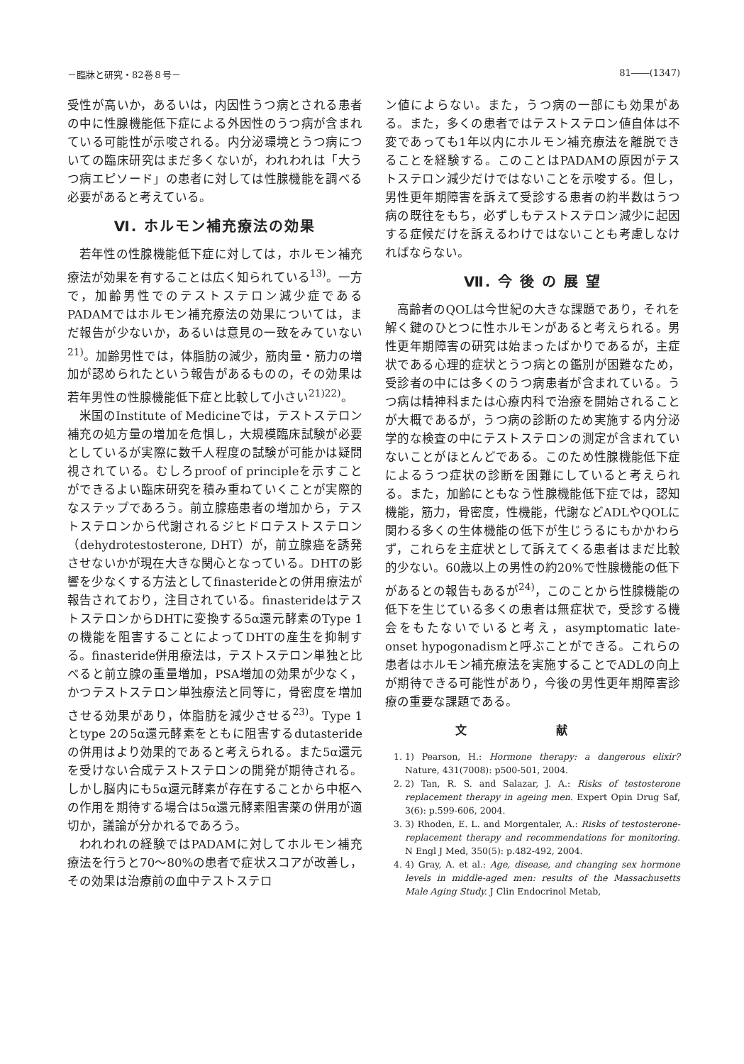－臨牀と研究・82巻８号－ 81――(1347)
受性が高いか，あるいは，内因性うつ病とされる患者の中に性腺機能低下症による外因性のうつ病が含まれている可能性が示唆される。内分泌環境とうつ病についての臨床研究はまだ多くないが，われわれは「大うつ病エピソード」の患者に対しては性腺機能を調べる必要があると考えている。
Ⅵ. ホルモン補充療法の効果
若年性の性腺機能低下症に対しては，ホルモン補充療法が効果を有することは広く知られている<sup>13)</sup>。一方で，加齢男性でのテストステロン減少症であるPADAMではホルモン補充療法の効果については，まだ報告が少ないか，あるいは意見の一致をみていない<sup>21)</sup>。加齢男性では，体脂肪の減少，筋肉量・筋力の増加が認められたという報告があるものの，その効果は若年男性の性腺機能低下症と比較して小さい<sup>21)22)</sup>。
米国のInstitute of Medicineでは，テストステロン補充の処方量の増加を危惧し，大規模臨床試験が必要としているが実際に数千人程度の試験が可能かは疑問視されている。むしろproof of principleを示すことができるよい臨床研究を積み重ねていくことが実際的なステップであろう。前立腺癌患者の増加から，テストステロンから代謝されるジヒドロテストステロン（dehydrotestosterone, DHT）が，前立腺癌を誘発させないかが現在大きな関心となっている。DHTの影響を少なくする方法としてfinasterideとの併用療法が報告されており，注目されている。finasterideはテストステロンからDHTに変換する5α還元酵素のType 1の機能を阻害することによってDHTの産生を抑制する。finasteride併用療法は，テストステロン単独と比べると前立腺の重量増加，PSA増加の効果が少なく，かつテストステロン単独療法と同等に，骨密度を増加させる効果があり，体脂肪を減少させる<sup>23)</sup>。Type 1とtype 2の5α還元酵素をともに阻害するdutasterideの併用はより効果的であると考えられる。また5α還元を受けない合成テストステロンの開発が期待される。しかし脳内にも5α還元酵素が存在することから中枢への作用を期待する場合は5α還元酵素阻害薬の併用が適切か，議論が分かれるであろう。
われわれの経験ではPADAMに対してホルモン補充療法を行うと70～80%の患者で症状スコアが改善し，その効果は治療前の血中テストステロ
ン値によらない。また，うつ病の一部にも効果がある。また，多くの患者ではテストステロン値自体は不変であっても1年以内にホルモン補充療法を離脱できることを経験する。このことはPADAMの原因がテストステロン減少だけではないことを示唆する。但し，男性更年期障害を訴えて受診する患者の約半数はうつ病の既往をもち，必ずしもテストステロン減少に起因する症候だけを訴えるわけではないことも考慮しなければならない。
Ⅶ. 今 後 の 展 望
高齢者のQOLは今世紀の大きな課題であり，それを解く鍵のひとつに性ホルモンがあると考えられる。男性更年期障害の研究は始まったばかりであるが，主症状である心理的症状とうつ病との鑑別が困難なため，受診者の中には多くのうつ病患者が含まれている。うつ病は精神科または心療内科で治療を開始されることが大概であるが，うつ病の診断のため実施する内分泌学的な検査の中にテストステロンの測定が含まれていないことがほとんどである。このため性腺機能低下症によるうつ症状の診断を困難にしていると考えられる。また，加齢にともなう性腺機能低下症では，認知機能，筋力，骨密度，性機能，代謝などADLやQOLに関わる多くの生体機能の低下が生じうるにもかかわらず，これらを主症状として訴えてくる患者はまだ比較的少ない。60歳以上の男性の約20%で性腺機能の低下があるとの報告もあるが<sup>24)</sup>，このことから性腺機能の低下を生じている多くの患者は無症状で，受診する機会をもたないでいると考え，asymptomatic late-onset hypogonadismと呼ぶことができる。これらの患者はホルモン補充療法を実施することでADLの向上が期待できる可能性があり，今後の男性更年期障害診療の重要な課題である。
文 献
1. 1) Pearson, H.: Hormone therapy: a dangerous elixir? Nature, 431(7008): p500-501, 2004.
2. 2) Tan, R. S. and Salazar, J. A.: Risks of testosterone replacement therapy in ageing men. Expert Opin Drug Saf, 3(6): p.599-606, 2004.
3. 3) Rhoden, E. L. and Morgentaler, A.: Risks of testosterone-replacement therapy and recommendations for monitoring. N Engl J Med, 350(5): p.482-492, 2004.
4. 4) Gray, A. et al.: Age, disease, and changing sex hormone levels in middle-aged men: results of the Massachusetts Male Aging Study. J Clin Endocrinol Metab,